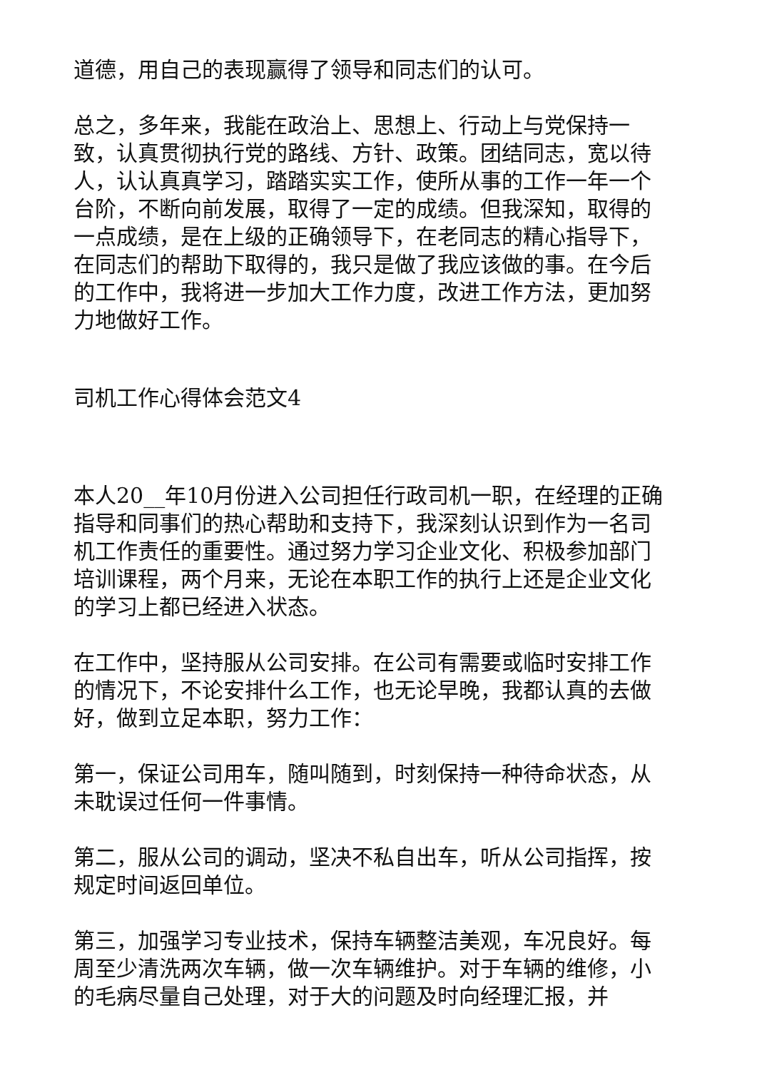道德，用自己的表现赢得了领导和同志们的认可。
总之，多年来，我能在政治上、思想上、行动上与党保持一致，认真贯彻执行党的路线、方针、政策。团结同志，宽以待人，认认真真学习，踏踏实实工作，使所从事的工作一年一个台阶，不断向前发展，取得了一定的成绩。但我深知，取得的一点成绩，是在上级的正确领导下，在老同志的精心指导下，在同志们的帮助下取得的，我只是做了我应该做的事。在今后的工作中，我将进一步加大工作力度，改进工作方法，更加努力地做好工作。
司机工作心得体会范文4
本人20__年10月份进入公司担任行政司机一职，在经理的正确指导和同事们的热心帮助和支持下，我深刻认识到作为一名司机工作责任的重要性。通过努力学习企业文化、积极参加部门培训课程，两个月来，无论在本职工作的执行上还是企业文化的学习上都已经进入状态。
在工作中，坚持服从公司安排。在公司有需要或临时安排工作的情况下，不论安排什么工作，也无论早晚，我都认真的去做好，做到立足本职，努力工作：
第一，保证公司用车，随叫随到，时刻保持一种待命状态，从未耽误过任何一件事情。
第二，服从公司的调动，坚决不私自出车，听从公司指挥，按规定时间返回单位。
第三，加强学习专业技术，保持车辆整洁美观，车况良好。每周至少清洗两次车辆，做一次车辆维护。对于车辆的维修，小的毛病尽量自己处理，对于大的问题及时向经理汇报，并